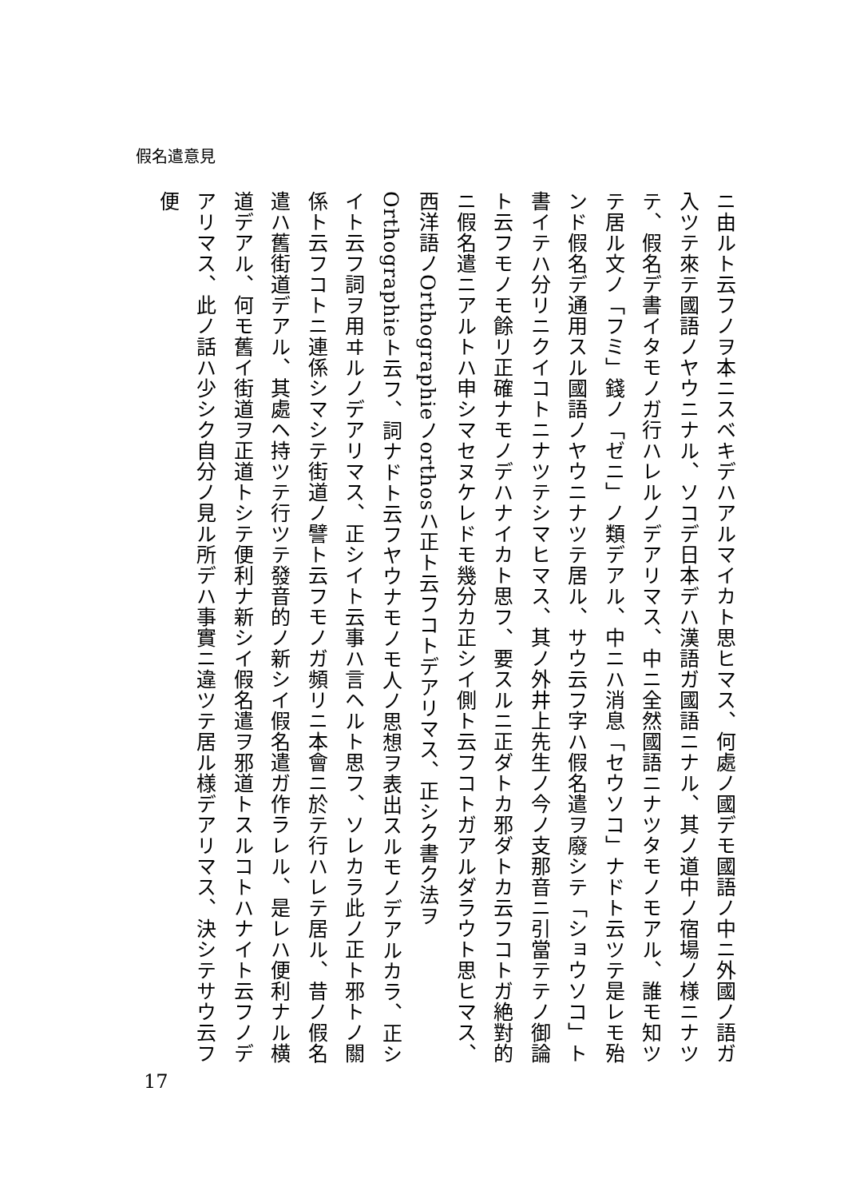假名遣意見
ニ由ルト云フノヲ本ニスベキデハアルマイカト思ヒマス、何處ノ國デモ國語ノ中ニ外國ノ語ガ入ツテ來テ國語ノヤウニナル、ソコデ日本デハ漢語ガ國語ニナル、其ノ道中ノ宿場ノ様ニナツテ、假名デ書イタモノガ行ハレルノデアリマス、中ニ全然國語ニナツタモノモアル、誰モ知ツテ居ル文ノ「フミ」錢ノ「ゼニ」ノ類デアル、中ニハ消息「セウソコ」ナドト云ツテ是レモ殆ンド假名デ通用スル國語ノヤウニナツテ居ル、サウ云フ字ハ假名遣ヲ廢シテ「ショウソコ」ト書イテハ分リニクイコトニナツテシマヒマス、其ノ外井上先生ノ今ノ支那音ニ引當テテノ御論ト云フモノモ餘リ正確ナモノデハナイカト思フ、要スルニ正ダトカ邪ダトカ云フコトガ絶對的ニ假名遣ニアルトハ申シマセヌケレドモ幾分カ正シイ側ト云フコトガアルダラウト思ヒマス、西洋語ノOrthographieノorthosハ正ト云フコトデアリマス、正シク書ク法ヲOrthographieト云フ、詞ナドト云フヤウナモノモ人ノ思想ヲ表出スルモノデアルカラ、正シイト云フ詞ヲ用ヰルノデアリマス、正シイト云事ハ言ヘルト思フ、ソレカラ此ノ正ト邪トノ關係ト云フコトニ連係シマシテ街道ノ譬ト云フモノガ頻リニ本會ニ於テ行ハレテ居ル、昔ノ假名遣ハ舊街道デアル、其處ヘ持ツテ行ツテ發音的ノ新シイ假名遣ガ作ラレル、是レハ便利ナル横道デアル、何モ舊イ街道ヲ正道トシテ便利ナ新シイ假名遣ヲ邪道トスルコトハナイト云フノデアリマス、此ノ話ハ少シク自分ノ見ル所デハ事實ニ違ツテ居ル様デアリマス、決シテサウ云フ便
17